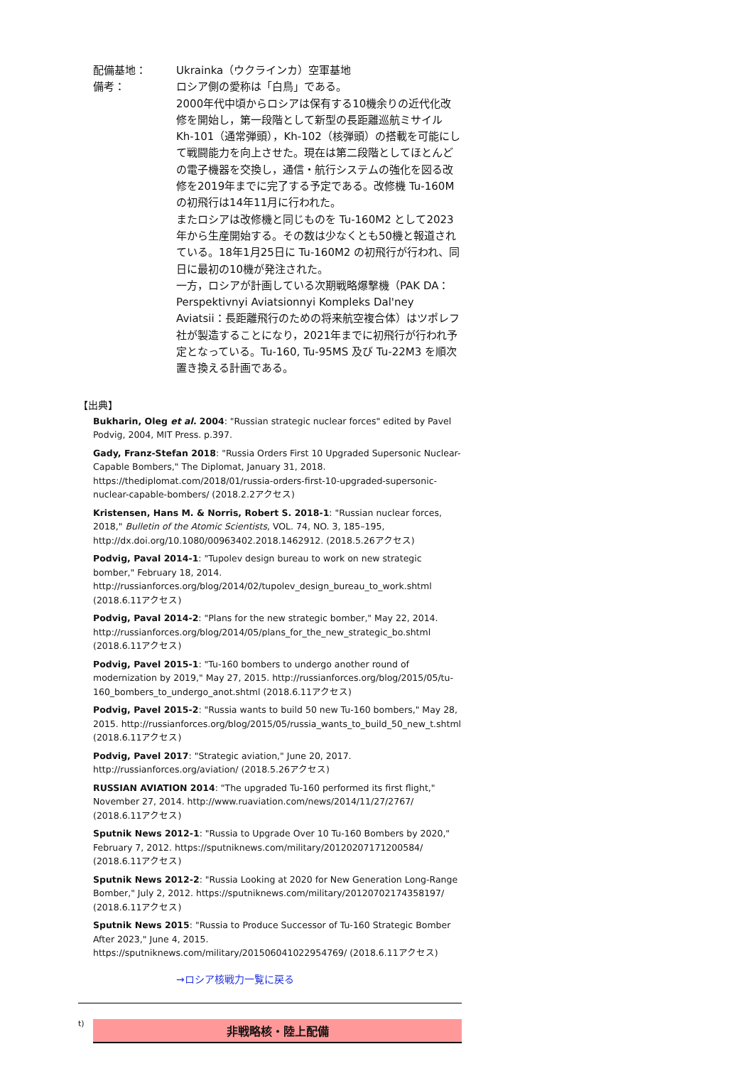配備基地： Ukrainka（ウクラインカ）空軍基地
備考： ロシア側の愛称は「白鳥」である。
2000年代中頃からロシアは保有する10機余りの近代化改修を開始し，第一段階として新型の長距離巡航ミサイル Kh-101（通常弾頭），Kh-102（核弾頭）の搭載を可能にして戦闘能力を向上させた。現在は第二段階としてほとんどの電子機器を交換し，通信・航行システムの強化を図る改修を2019年までに完了する予定である。改修機 Tu-160M の初飛行は14年11月に行われた。
またロシアは改修機と同じものを Tu-160M2 として2023年から生産開始する。その数は少なくとも50機と報道されている。18年1月25日に Tu-160M2 の初飛行が行われ、同日に最初の10機が発注された。
一方，ロシアが計画している次期戦略爆撃機（PAK DA：Perspektivnyi Aviatsionnyi Kompleks Dal'ney Aviatsii：長距離飛行のための将来航空複合体）はツポレフ社が製造することになり，2021年までに初飛行が行われ予定となっている。Tu-160, Tu-95MS 及び Tu-22M3 を順次置き換える計画である。
【出典】
Bukharin, Oleg et al. 2004: "Russian strategic nuclear forces" edited by Pavel Podvig, 2004, MIT Press. p.397.
Gady, Franz-Stefan 2018: "Russia Orders First 10 Upgraded Supersonic Nuclear-Capable Bombers," The Diplomat, January 31, 2018. https://thediplomat.com/2018/01/russia-orders-first-10-upgraded-supersonic-nuclear-capable-bombers/ (2018.2.2アクセス)
Kristensen, Hans M. & Norris, Robert S. 2018-1: "Russian nuclear forces, 2018," Bulletin of the Atomic Scientists, VOL. 74, NO. 3, 185–195, http://dx.doi.org/10.1080/00963402.2018.1462912. (2018.5.26アクセス)
Podvig, Paval 2014-1: "Tupolev design bureau to work on new strategic bomber," February 18, 2014. http://russianforces.org/blog/2014/02/tupolev_design_bureau_to_work.shtml (2018.6.11アクセス)
Podvig, Paval 2014-2: "Plans for the new strategic bomber," May 22, 2014. http://russianforces.org/blog/2014/05/plans_for_the_new_strategic_bo.shtml (2018.6.11アクセス)
Podvig, Pavel 2015-1: "Tu-160 bombers to undergo another round of modernization by 2019," May 27, 2015. http://russianforces.org/blog/2015/05/tu-160_bombers_to_undergo_anot.shtml (2018.6.11アクセス)
Podvig, Pavel 2015-2: "Russia wants to build 50 new Tu-160 bombers," May 28, 2015. http://russianforces.org/blog/2015/05/russia_wants_to_build_50_new_t.shtml (2018.6.11アクセス)
Podvig, Pavel 2017: "Strategic aviation," June 20, 2017. http://russianforces.org/aviation/ (2018.5.26アクセス)
RUSSIAN AVIATION 2014: "The upgraded Tu-160 performed its first flight," November 27, 2014. http://www.ruaviation.com/news/2014/11/27/2767/ (2018.6.11アクセス)
Sputnik News 2012-1: "Russia to Upgrade Over 10 Tu-160 Bombers by 2020," February 7, 2012. https://sputniknews.com/military/20120207171200584/ (2018.6.11アクセス)
Sputnik News 2012-2: "Russia Looking at 2020 for New Generation Long-Range Bomber," July 2, 2012. https://sputniknews.com/military/20120702174358197/ (2018.6.11アクセス)
Sputnik News 2015: "Russia to Produce Successor of Tu-160 Strategic Bomber After 2023," June 4, 2015. https://sputniknews.com/military/201506041022954769/ (2018.6.11アクセス)
→ロシア核戦力一覧に戻る
t)
非戦略核・陸上配備